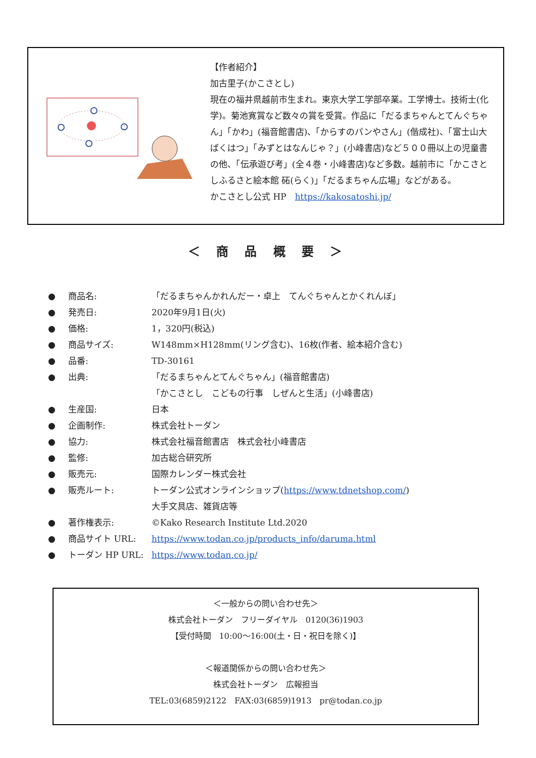【作者紹介】
加古里子(かこさとし)
現在の福井県越前市生まれ。東京大学工学部卒業。工学博士。技術士(化学)。菊池寛賞など数々の賞を受賞。作品に「だるまちゃんとてんぐちゃん」「かわ」(福音館書店)、「からすのパンやさん」(偕成社)、「富士山大ばくはつ」「みずとはなんじゃ？」(小峰書店)など５００冊以上の児童書の他、「伝承遊び考」(全４巻・小峰書店)など多数。越前市に「かこさとしふるさと絵本館 砳(らく)」「だるまちゃん広場」などがある。
かこさとし公式 HP　https://kakosatoshi.jp/
＜ 商 品 概 要 ＞
● 商品名: 「だるまちゃんかれんだー・卓上　てんぐちゃんとかくれんぼ」
● 発売日: 2020年9月1日(火)
● 価格: 1，320円(税込)
● 商品サイズ: W148mm×H128mm(リング含む)、16枚(作者、絵本紹介含む)
● 品番: TD-30161
● 出典: 「だるまちゃんとてんぐちゃん」(福音館書店)
「かこさとし　こどもの行事　しぜんと生活」(小峰書店)
● 生産国: 日本
● 企画制作: 株式会社トーダン
● 協力: 株式会社福音館書店　株式会社小峰書店
● 監修: 加古総合研究所
● 販売元: 国際カレンダー株式会社
● 販売ルート: トーダン公式オンラインショップ(https://www.tdnetshop.com/)
大手文具店、雑貨店等
● 著作権表示: ©Kako Research Institute Ltd.2020
● 商品サイト URL: https://www.todan.co.jp/products_info/daruma.html
● トーダン HP URL: https://www.todan.co.jp/
＜一般からの問い合わせ先＞
株式会社トーダン　フリーダイヤル　0120(36)1903
【受付時間　10:00～16:00(土・日・祝日を除く)】
＜報道関係からの問い合わせ先＞
株式会社トーダン　広報担当
TEL:03(6859)2122　FAX:03(6859)1913　pr@todan.co.jp